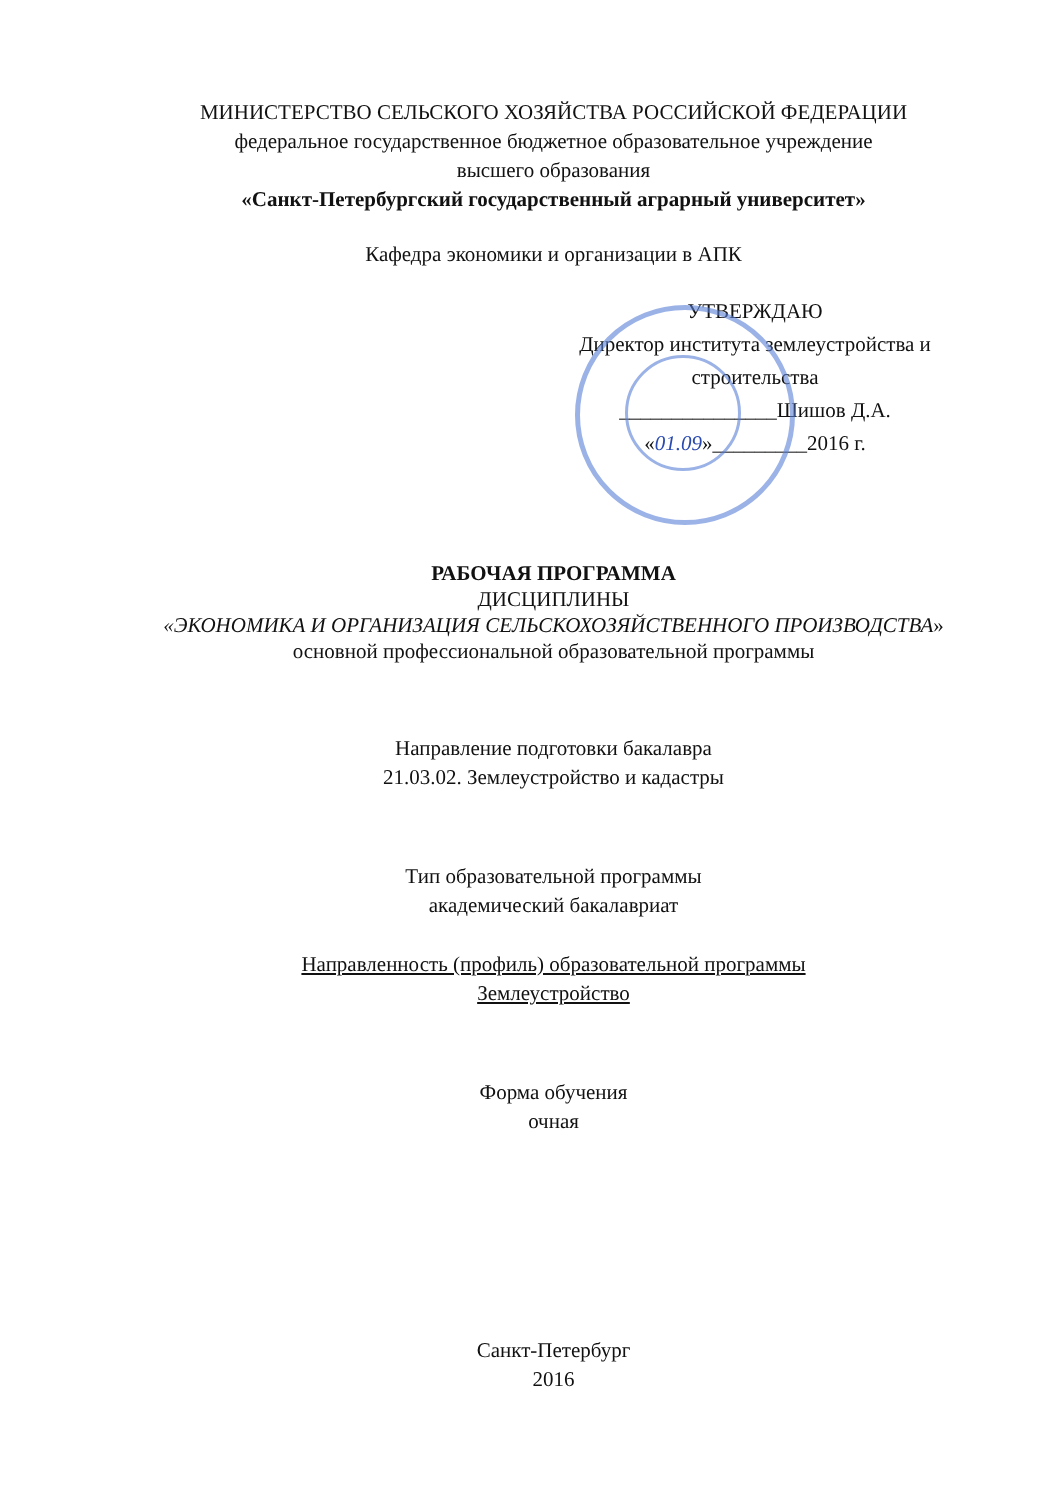МИНИСТЕРСТВО СЕЛЬСКОГО ХОЗЯЙСТВА РОССИЙСКОЙ ФЕДЕРАЦИИ
федеральное государственное бюджетное образовательное учреждение
высшего образования
«Санкт-Петербургский государственный аграрный университет»
Кафедра экономики и организации в АПК
УТВЕРЖДАЮ
Директор института землеустройства и строительства
_______________Шишов Д.А.
«01.09»_________2016 г.
РАБОЧАЯ ПРОГРАММА
ДИСЦИПЛИНЫ
«ЭКОНОМИКА И ОРГАНИЗАЦИЯ СЕЛЬСКОХОЗЯЙСТВЕННОГО ПРОИЗВОДСТВА»
основной профессиональной образовательной программы
Направление подготовки бакалавра
21.03.02. Землеустройство и кадастры
Тип образовательной программы
академический бакалавриат
Направленность (профиль) образовательной программы
Землеустройство
Форма обучения
очная
Санкт-Петербург
2016